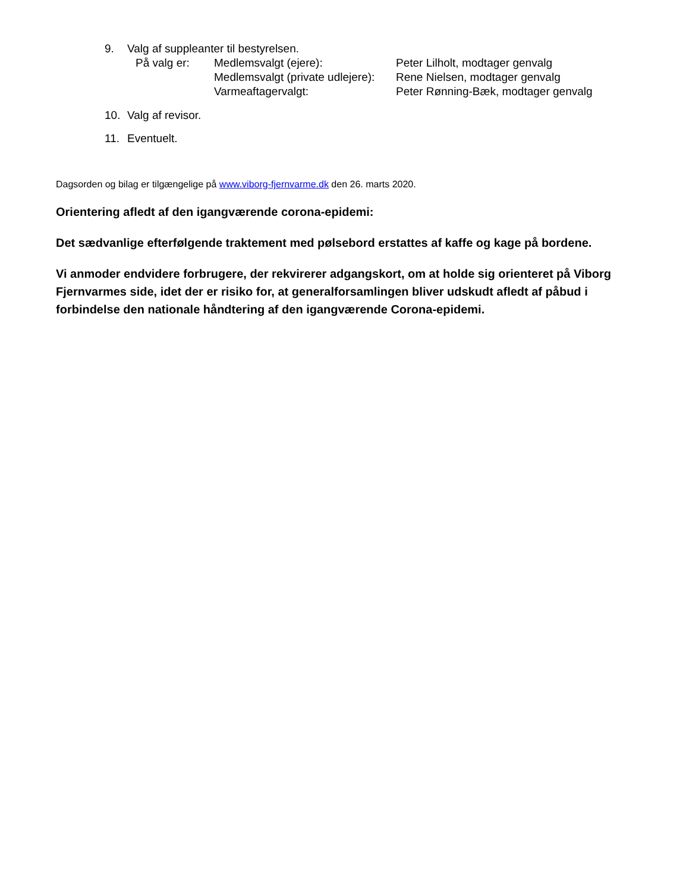9. Valg af suppleanter til bestyrelsen.
På valg er: Medlemsvalgt (ejere): Peter Lilholt, modtager genvalg
Medlemsvalgt (private udlejere): Rene Nielsen, modtager genvalg
Varmeaftagervalgt: Peter Rønning-Bæk, modtager genvalg
10. Valg af revisor.
11. Eventuelt.
Dagsorden og bilag er tilgængelige på www.viborg-fjernvarme.dk den 26. marts 2020.
Orientering afledt af den igangværende corona-epidemi:
Det sædvanlige efterfølgende traktement med pølsebord erstattes af kaffe og kage på bordene.
Vi anmoder endvidere forbrugere, der rekvirerer adgangskort, om at holde sig orienteret på Viborg Fjernvarmes side, idet der er risiko for, at generalforsamlingen bliver udskudt afledt af påbud i forbindelse den nationale håndtering af den igangværende Corona-epidemi.